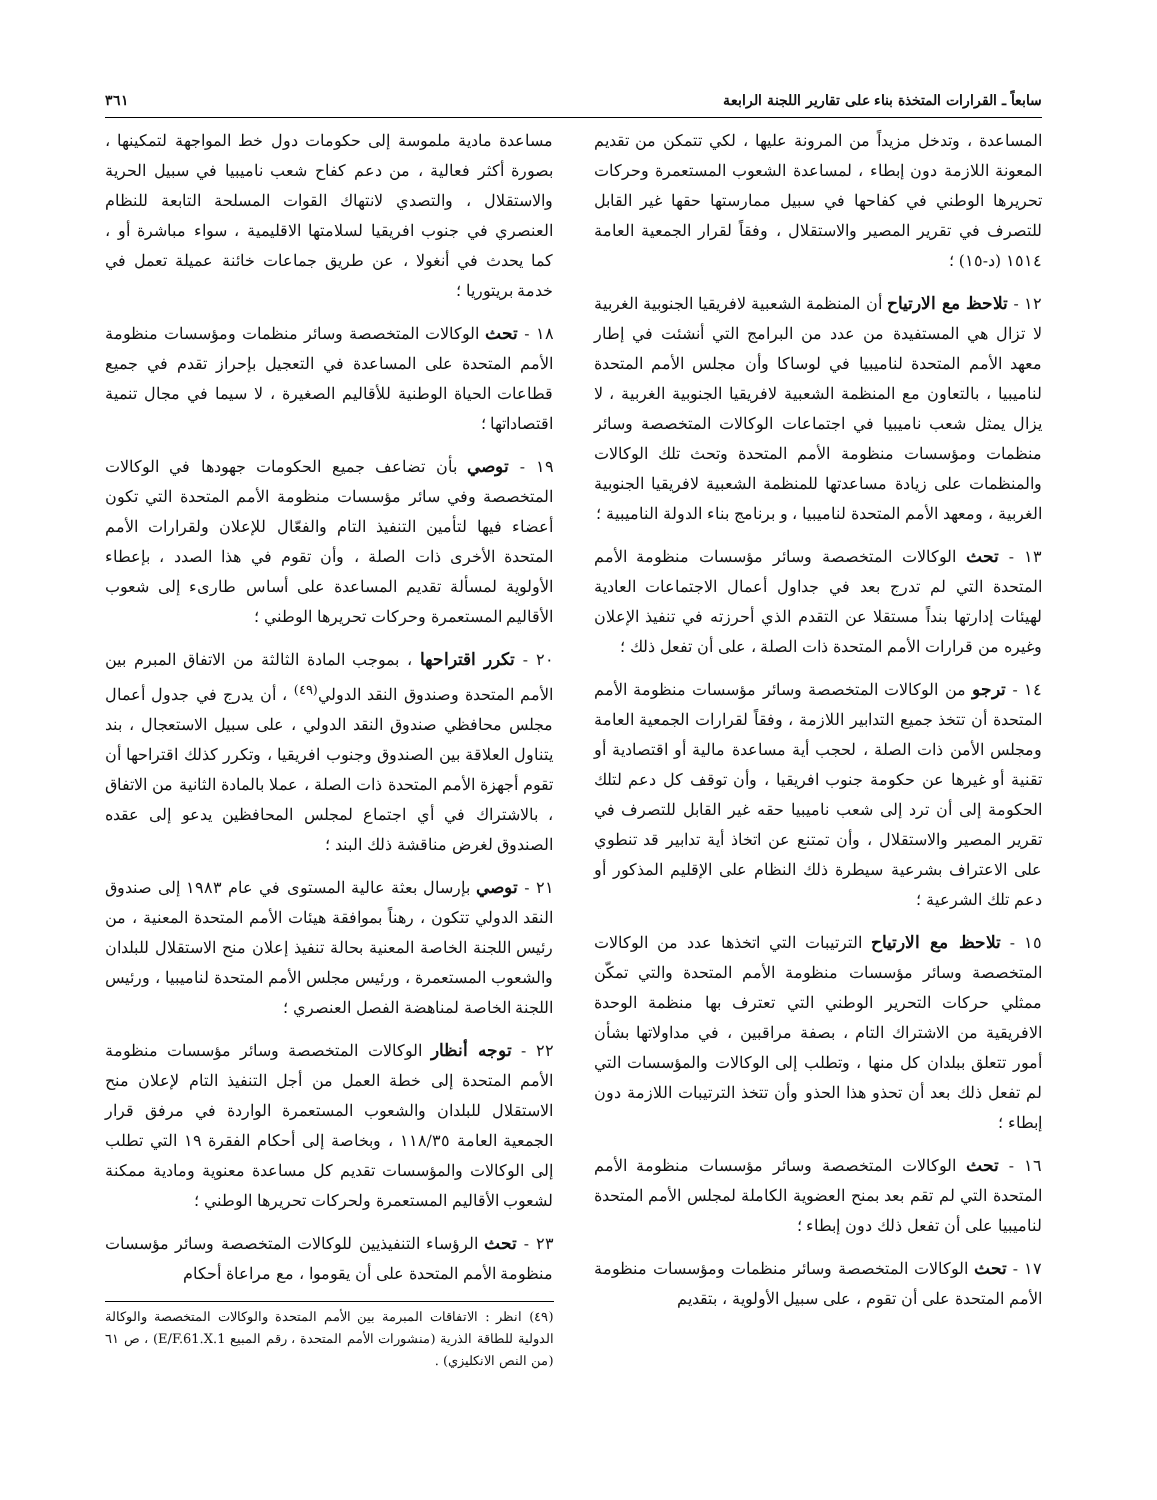سابعاً ـ القرارات المتخذة بناء على تقارير اللجنة الرابعة ٣٦١
المساعدة ، وتدخل مزيداً من المرونة عليها ، لكي تتمكن من تقديم المعونة اللازمة دون إبطاء ، لمساعدة الشعوب المستعمرة وحركات تحريرها الوطني في كفاحها في سبيل ممارستها حقها غير القابل للتصرف في تقرير المصير والاستقلال ، وفقاً لقرار الجمعية العامة ١٥١٤ (د-١٥) ؛
١٢ - تلاحظ مع الارتياح أن المنظمة الشعبية لافريقيا الجنوبية الغربية لا تزال هي المستفيدة من عدد من البرامج التي أنشئت في إطار معهد الأمم المتحدة لناميبيا في لوساكا وأن مجلس الأمم المتحدة لناميبيا ، بالتعاون مع المنظمة الشعبية لافريقيا الجنوبية الغربية ، لا يزال يمثل شعب ناميبيا في اجتماعات الوكالات المتخصصة وسائر منظمات ومؤسسات منظومة الأمم المتحدة وتحث تلك الوكالات والمنظمات على زيادة مساعدتها للمنظمة الشعبية لافريقيا الجنوبية الغربية ، ومعهد الأمم المتحدة لناميبيا ، و برنامج بناء الدولة الناميبية ؛
١٣ - تحث الوكالات المتخصصة وسائر مؤسسات منظومة الأمم المتحدة التي لم تدرج بعد في جداول أعمال الاجتماعات العادية لهيئات إدارتها بنداً مستقلا عن التقدم الذي أحرزته في تنفيذ الإعلان وغيره من قرارات الأمم المتحدة ذات الصلة ، على أن تفعل ذلك ؛
١٤ - ترجو من الوكالات المتخصصة وسائر مؤسسات منظومة الأمم المتحدة أن تتخذ جميع التدابير اللازمة ، وفقاً لقرارات الجمعية العامة ومجلس الأمن ذات الصلة ، لحجب أية مساعدة مالية أو اقتصادية أو تقنية أو غيرها عن حكومة جنوب افريقيا ، وأن توقف كل دعم لتلك الحكومة إلى أن ترد إلى شعب ناميبيا حقه غير القابل للتصرف في تقرير المصير والاستقلال ، وأن تمتنع عن اتخاذ أية تدابير قد تنطوي على الاعتراف بشرعية سيطرة ذلك النظام على الإقليم المذكور أو دعم تلك الشرعية ؛
١٥ - تلاحظ مع الارتياح الترتيبات التي اتخذها عدد من الوكالات المتخصصة وسائر مؤسسات منظومة الأمم المتحدة والتي تمكّن ممثلي حركات التحرير الوطني التي تعترف بها منظمة الوحدة الافريقية من الاشتراك التام ، بصفة مراقبين ، في مداولاتها بشأن أمور تتعلق ببلدان كل منها ، وتطلب إلى الوكالات والمؤسسات التي لم تفعل ذلك بعد أن تحذو هذا الحذو وأن تتخذ الترتيبات اللازمة دون إبطاء ؛
١٦ - تحث الوكالات المتخصصة وسائر مؤسسات منظومة الأمم المتحدة التي لم تقم بعد بمنح العضوية الكاملة لمجلس الأمم المتحدة لناميبيا على أن تفعل ذلك دون إبطاء ؛
١٧ - تحث الوكالات المتخصصة وسائر منظمات ومؤسسات منظومة الأمم المتحدة على أن تقوم ، على سبيل الأولوية ، بتقديم
مساعدة مادية ملموسة إلى حكومات دول خط المواجهة لتمكينها ، بصورة أكثر فعالية ، من دعم كفاح شعب ناميبيا في سبيل الحرية والاستقلال ، والتصدي لانتهاك القوات المسلحة التابعة للنظام العنصري في جنوب افريقيا لسلامتها الاقليمية ، سواء مباشرة أو ، كما يحدث في أنغولا ، عن طريق جماعات خائنة عميلة تعمل في خدمة بريتوريا ؛
١٨ - تحث الوكالات المتخصصة وسائر منظمات ومؤسسات منظومة الأمم المتحدة على المساعدة في التعجيل بإحراز تقدم في جميع قطاعات الحياة الوطنية للأقاليم الصغيرة ، لا سيما في مجال تنمية اقتصاداتها ؛
١٩ - توصي بأن تضاعف جميع الحكومات جهودها في الوكالات المتخصصة وفي سائر مؤسسات منظومة الأمم المتحدة التي تكون أعضاء فيها لتأمين التنفيذ التام والفعّال للإعلان ولقرارات الأمم المتحدة الأخرى ذات الصلة ، وأن تقوم في هذا الصدد ، بإعطاء الأولوية لمسألة تقديم المساعدة على أساس طارىء إلى شعوب الأقاليم المستعمرة وحركات تحريرها الوطني ؛
٢٠ - تكرر اقتراحها ، بموجب المادة الثالثة من الاتفاق المبرم بين الأمم المتحدة وصندوق النقد الدولي<sup>(٤٩)</sup> ، أن يدرج في جدول أعمال مجلس محافظي صندوق النقد الدولي ، على سبيل الاستعجال ، بند يتناول العلاقة بين الصندوق وجنوب افريقيا ، وتكرر كذلك اقتراحها أن تقوم أجهزة الأمم المتحدة ذات الصلة ، عملا بالمادة الثانية من الاتفاق ، بالاشتراك في أي اجتماع لمجلس المحافظين يدعو إلى عقده الصندوق لغرض مناقشة ذلك البند ؛
٢١ - توصي بإرسال بعثة عالية المستوى في عام ١٩٨٣ إلى صندوق النقد الدولي تتكون ، رهناً بموافقة هيئات الأمم المتحدة المعنية ، من رئيس اللجنة الخاصة المعنية بحالة تنفيذ إعلان منح الاستقلال للبلدان والشعوب المستعمرة ، ورئيس مجلس الأمم المتحدة لناميبيا ، ورئيس اللجنة الخاصة لمناهضة الفصل العنصري ؛
٢٢ - توجه أنظار الوكالات المتخصصة وسائر مؤسسات منظومة الأمم المتحدة إلى خطة العمل من أجل التنفيذ التام لإعلان منح الاستقلال للبلدان والشعوب المستعمرة الواردة في مرفق قرار الجمعية العامة ١١٨/٣٥ ، وبخاصة إلى أحكام الفقرة ١٩ التي تطلب إلى الوكالات والمؤسسات تقديم كل مساعدة معنوية ومادية ممكنة لشعوب الأقاليم المستعمرة ولحركات تحريرها الوطني ؛
٢٣ - تحث الرؤساء التنفيذيين للوكالات المتخصصة وسائر مؤسسات منظومة الأمم المتحدة على أن يقوموا ، مع مراعاة أحكام
(٤٩) انظر : الاتفاقات المبرمة بين الأمم المتحدة والوكالات المتخصصة والوكالة الدولية للطاقة الذرية (منشورات الأمم المتحدة ، رقم المبيع E/F.61.X.1) ، ص ٦١ (من النص الانكليزي) .